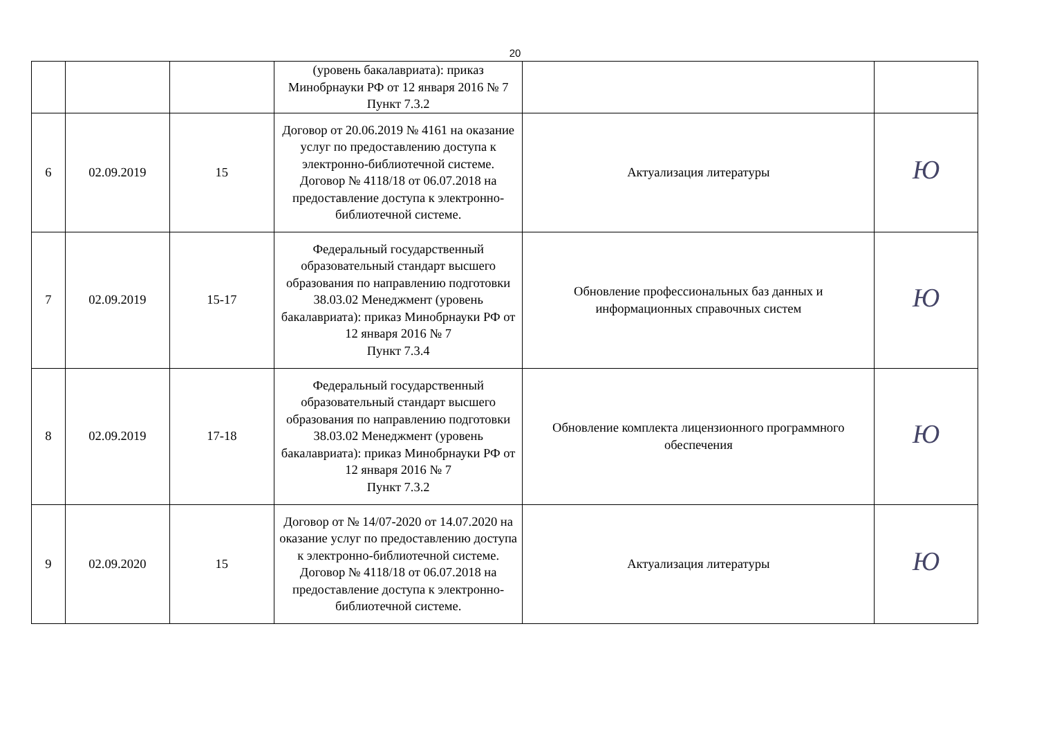20
| | | | (уровень бакалавриата): приказ Минобрнауки РФ от 12 января 2016 № 7 Пункт 7.3.2 | | |
| 6 | 02.09.2019 | 15 | Договор от 20.06.2019 № 4161 на оказание услуг по предоставлению доступа к электронно-библиотечной системе. Договор № 4118/18 от 06.07.2018 на предоставление доступа к электронно-библиотечной системе. | Актуализация литературы | Ю |
| 7 | 02.09.2019 | 15-17 | Федеральный государственный образовательный стандарт высшего образования по направлению подготовки 38.03.02 Менеджмент (уровень бакалавриата): приказ Минобрнауки РФ от 12 января 2016 № 7 Пункт 7.3.4 | Обновление профессиональных баз данных и информационных справочных систем | Ю |
| 8 | 02.09.2019 | 17-18 | Федеральный государственный образовательный стандарт высшего образования по направлению подготовки 38.03.02 Менеджмент (уровень бакалавриата): приказ Минобрнауки РФ от 12 января 2016 № 7 Пункт 7.3.2 | Обновление комплекта лицензионного программного обеспечения | Ю |
| 9 | 02.09.2020 | 15 | Договор от № 14/07-2020 от 14.07.2020 на оказание услуг по предоставлению доступа к электронно-библиотечной системе. Договор № 4118/18 от 06.07.2018 на предоставление доступа к электронно-библиотечной системе. | Актуализация литературы | Ю |